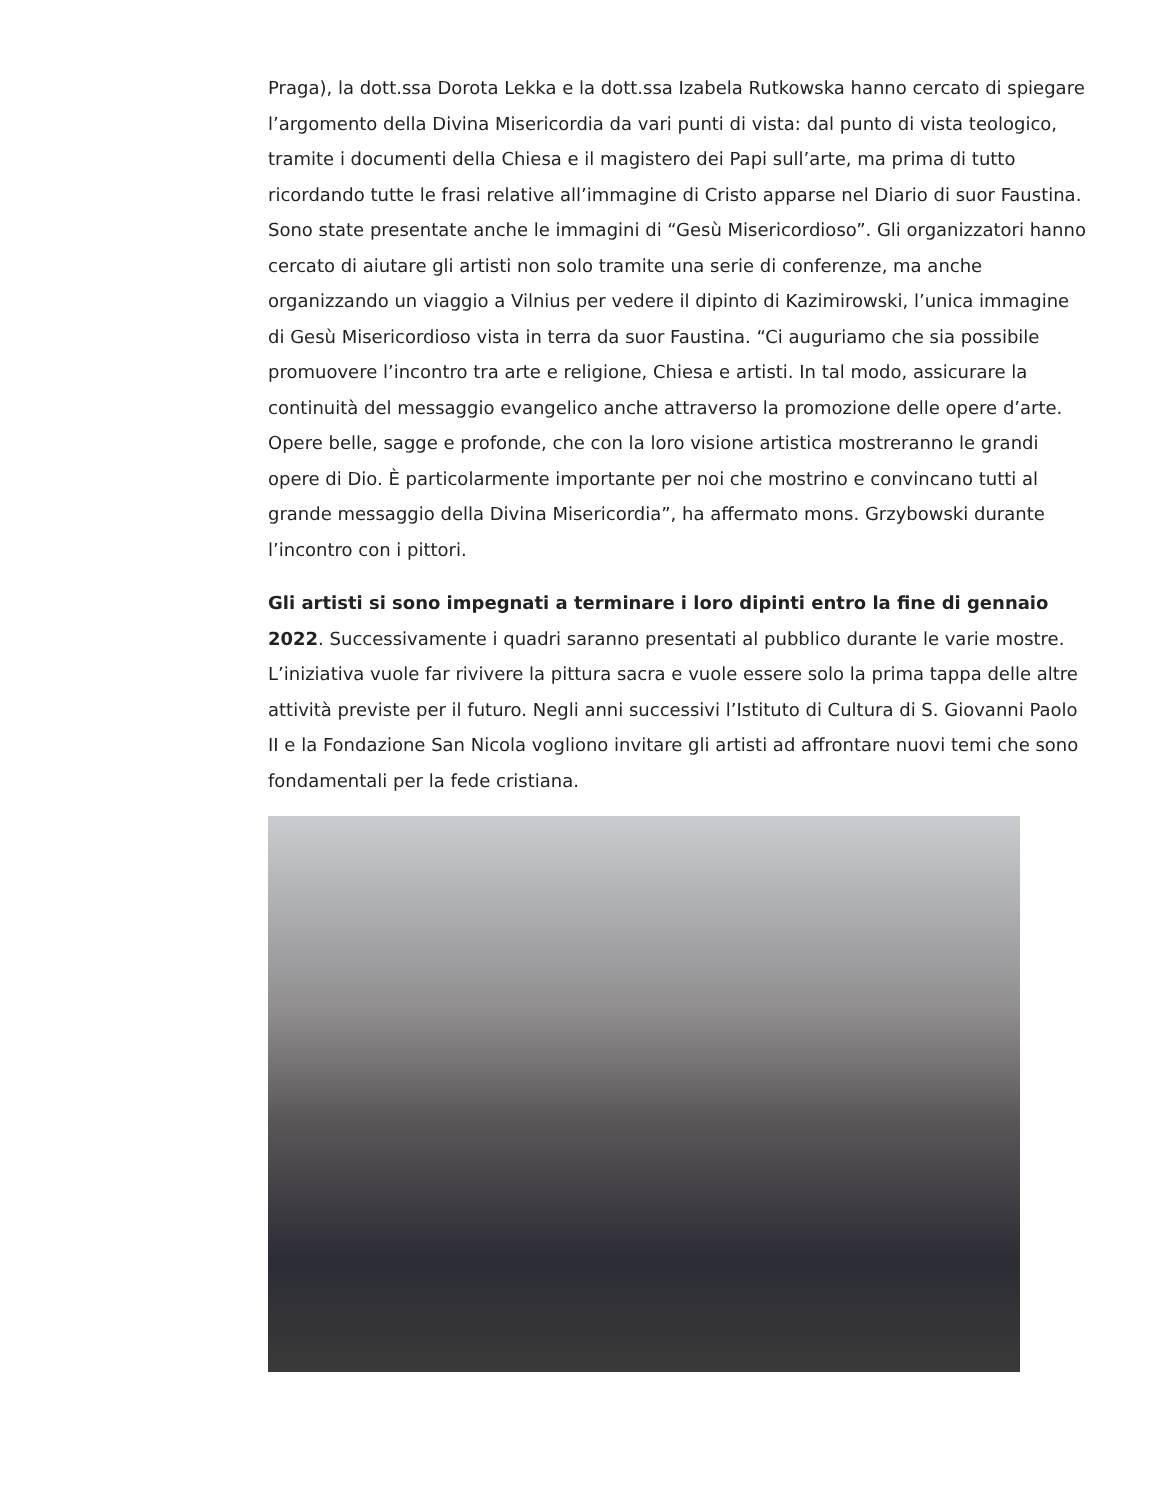Praga), la dott.ssa Dorota Lekka e la dott.ssa Izabela Rutkowska hanno cercato di spiegare l’argomento della Divina Misericordia da vari punti di vista: dal punto di vista teologico, tramite i documenti della Chiesa e il magistero dei Papi sull’arte, ma prima di tutto ricordando tutte le frasi relative all’immagine di Cristo apparse nel Diario di suor Faustina. Sono state presentate anche le immagini di “Gesù Misericordioso”. Gli organizzatori hanno cercato di aiutare gli artisti non solo tramite una serie di conferenze, ma anche organizzando un viaggio a Vilnius per vedere il dipinto di Kazimirowski, l’unica immagine di Gesù Misericordioso vista in terra da suor Faustina. “Ci auguriamo che sia possibile promuovere l’incontro tra arte e religione, Chiesa e artisti. In tal modo, assicurare la continuità del messaggio evangelico anche attraverso la promozione delle opere d’arte. Opere belle, sagge e profonde, che con la loro visione artistica mostreranno le grandi opere di Dio. È particolarmente importante per noi che mostrino e convincano tutti al grande messaggio della Divina Misericordia”, ha affermato mons. Grzybowski durante l’incontro con i pittori.
Gli artisti si sono impegnati a terminare i loro dipinti entro la fine di gennaio 2022. Successivamente i quadri saranno presentati al pubblico durante le varie mostre. L’iniziativa vuole far rivivere la pittura sacra e vuole essere solo la prima tappa delle altre attività previste per il futuro. Negli anni successivi l’Istituto di Cultura di S. Giovanni Paolo II e la Fondazione San Nicola vogliono invitare gli artisti ad affrontare nuovi temi che sono fondamentali per la fede cristiana.